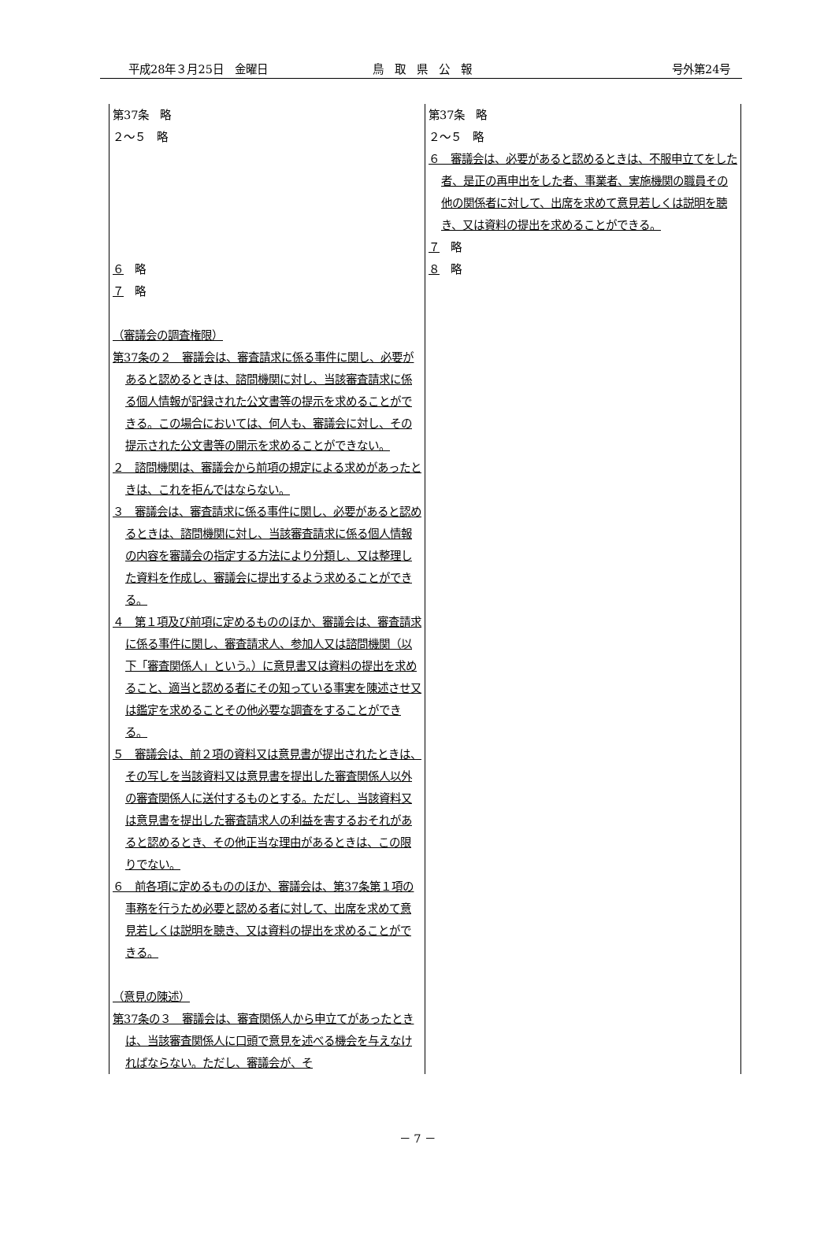平成28年３月25日　金曜日 鳥　取　県　公　報 号外第24号
| 第37条 略 ２～５ 略 ６ 略 ７ 略 （審議会の調査権限） 第37条の２ 審議会は、審査請求に係る事件に関し、必要があると認めるときは、諮問機関に対し、当該審査請求に係る個人情報が記録された公文書等の提示を求めることができる。この場合においては、何人も、審議会に対し、その提示された公文書等の開示を求めることができない。 ２ 諮問機関は、審議会から前項の規定による求めがあったときは、これを拒んではならない。 ３ 審議会は、審査請求に係る事件に関し、必要があると認めるときは、諮問機関に対し、当該審査請求に係る個人情報の内容を審議会の指定する方法により分類し、又は整理した資料を作成し、審議会に提出するよう求めることができる。 ４ 第１項及び前項に定めるもののほか、審議会は、審査請求に係る事件に関し、審査請求人、参加人又は諮問機関（以下「審査関係人」という。）に意見書又は資料の提出を求めること、適当と認める者にその知っている事実を陳述させ又は鑑定を求めることその他必要な調査をすることができる。 ５ 審議会は、前２項の資料又は意見書が提出されたときは、その写しを当該資料又は意見書を提出した審査関係人以外の審査関係人に送付するものとする。ただし、当該資料又は意見書を提出した審査請求人の利益を害するおそれがあると認めるとき、その他正当な理由があるときは、この限りでない。 ６ 前各項に定めるもののほか、審議会は、第37条第１項の事務を行うため必要と認める者に対して、出席を求めて意見若しくは説明を聴き、又は資料の提出を求めることができる。 （意見の陳述） 第37条の３ 審議会は、審査関係人から申立てがあったときは、当該審査関係人に口頭で意見を述べる機会を与えなければならない。ただし、審議会が、そ | 第37条 略 ２～５ 略 ６ 審議会は、必要があると認めるときは、不服申立てをした者、是正の再申出をした者、事業者、実施機関の職員その他の関係者に対して、出席を求めて意見若しくは説明を聴き、又は資料の提出を求めることができる。 ７ 略 ８ 略 |
－ 7 －